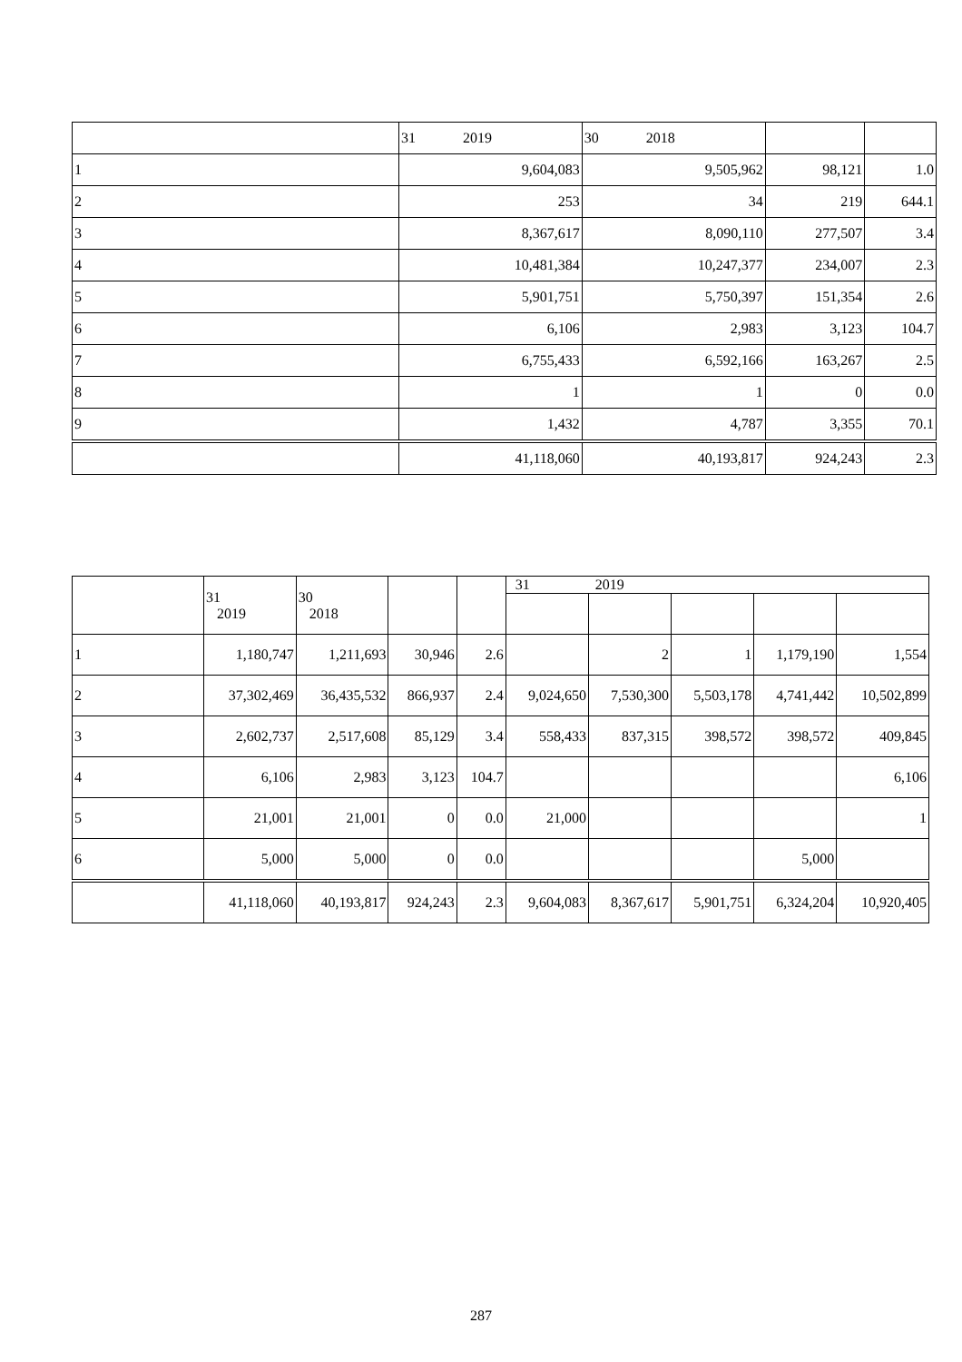| | 31 2019 | 30 2018 | | |
| --- | --- | --- | --- | --- |
| 1 | 9,604,083 | 9,505,962 | 98,121 | 1.0 |
| 2 | 253 | 34 | 219 | 644.1 |
| 3 | 8,367,617 | 8,090,110 | 277,507 | 3.4 |
| 4 | 10,481,384 | 10,247,377 | 234,007 | 2.3 |
| 5 | 5,901,751 | 5,750,397 | 151,354 | 2.6 |
| 6 | 6,106 | 2,983 | 3,123 | 104.7 |
| 7 | 6,755,433 | 6,592,166 | 163,267 | 2.5 |
| 8 | 1 | 1 | 0 | 0.0 |
| 9 | 1,432 | 4,787 | 3,355 | 70.1 |
| | 41,118,060 | 40,193,817 | 924,243 | 2.3 |
| | 31 2019 | 30 2018 | | | 31 2019 | | | | |
| 1 | 1,180,747 | 1,211,693 | 30,946 | 2.6 | | 2 | 1 | 1,179,190 | 1,554 |
| 2 | 37,302,469 | 36,435,532 | 866,937 | 2.4 | 9,024,650 | 7,530,300 | 5,503,178 | 4,741,442 | 10,502,899 |
| 3 | 2,602,737 | 2,517,608 | 85,129 | 3.4 | 558,433 | 837,315 | 398,572 | 398,572 | 409,845 |
| 4 | 6,106 | 2,983 | 3,123 | 104.7 | | | | | 6,106 |
| 5 | 21,001 | 21,001 | 0 | 0.0 | 21,000 | | | | 1 |
| 6 | 5,000 | 5,000 | 0 | 0.0 | | | | 5,000 | |
| | 41,118,060 | 40,193,817 | 924,243 | 2.3 | 9,604,083 | 8,367,617 | 5,901,751 | 6,324,204 | 10,920,405 |
287